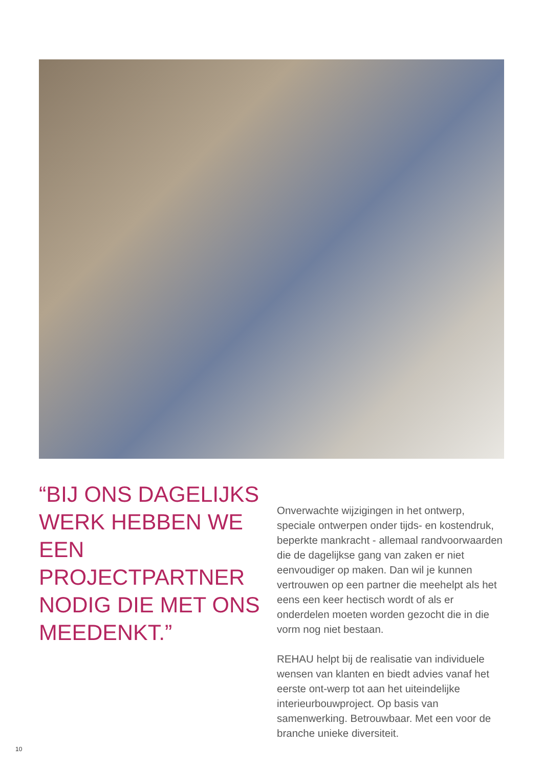“BIJ ONS DAGELIJKS WERK HEBBEN WE EEN PROJECTPARTNER NODIG DIE MET ONS MEEDENKT.”
Onverwachte wijzigingen in het ontwerp, speciale ontwerpen onder tijds- en kostendruk, beperkte mankracht - allemaal randvoorwaarden die de dagelijkse gang van zaken er niet eenvoudiger op maken. Dan wil je kunnen vertrouwen op een partner die meehelpt als het eens een keer hectisch wordt of als er onderdelen moeten worden gezocht die in die vorm nog niet bestaan.
REHAU helpt bij de realisatie van individuele wensen van klanten en biedt advies vanaf het eerste ont-werp tot aan het uiteindelijke interieurbouwproject. Op basis van samenwerking. Betrouwbaar. Met een voor de branche unieke diversiteit.
10